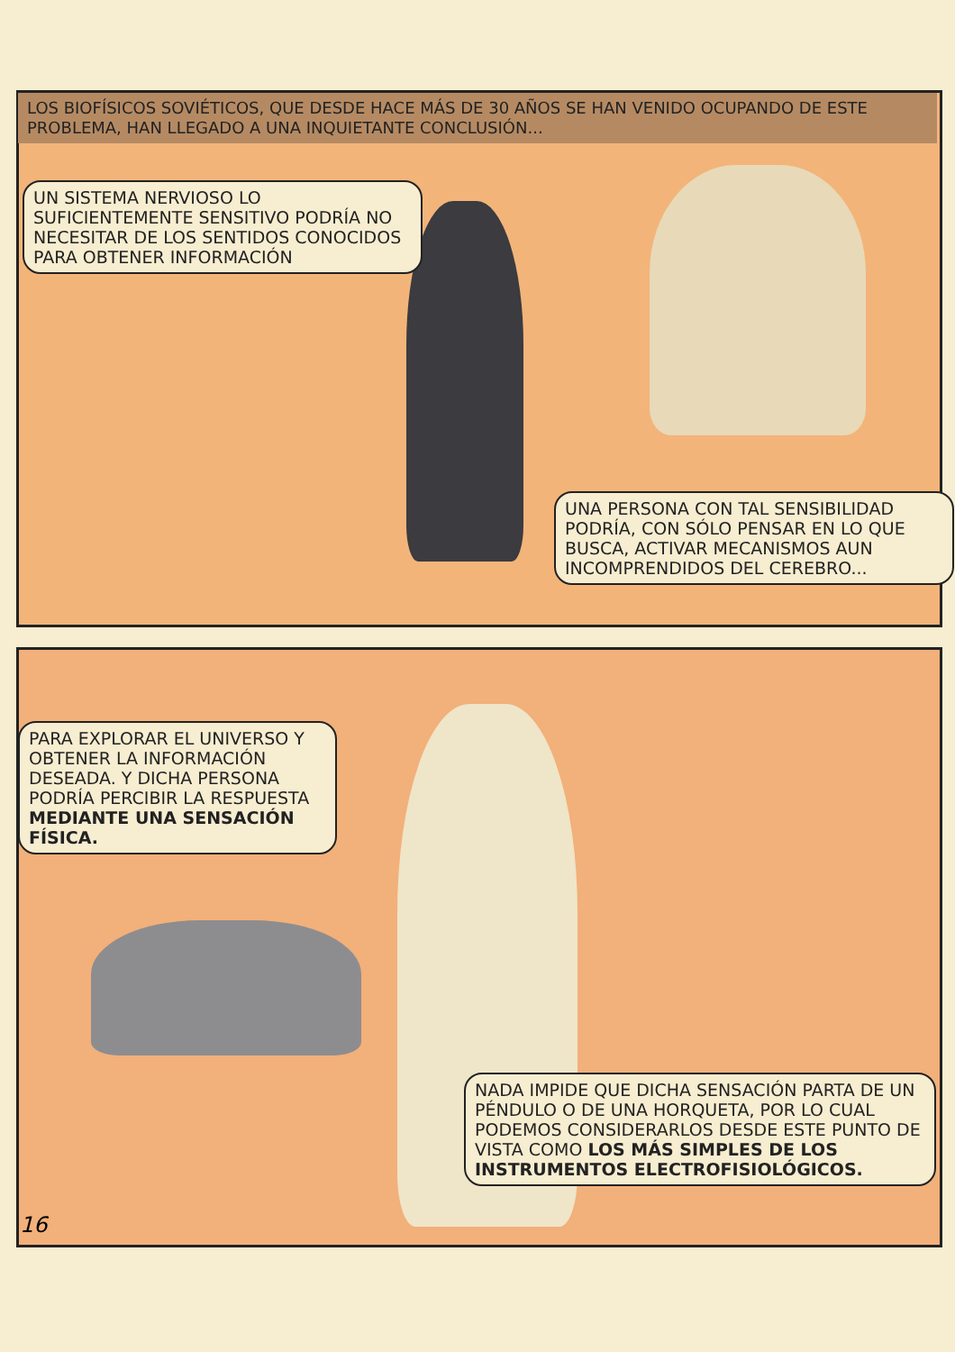LOS BIOFÍSICOS SOVIÉTICOS, QUE DESDE HACE MÁS DE 30 AÑOS SE HAN VENIDO OCUPANDO DE ESTE PROBLEMA, HAN LLEGADO A UNA INQUIETANTE CONCLUSIÓN...
UN SISTEMA NERVIOSO LO SUFICIENTEMENTE SENSITIVO PODRÍA NO NECESITAR DE LOS SENTIDOS CONOCIDOS PARA OBTENER INFORMACIÓN
UNA PERSONA CON TAL SENSIBILIDAD PODRÍA, CON SÓLO PENSAR EN LO QUE BUSCA, ACTIVAR MECANISMOS AUN INCOMPRENDIDOS DEL CEREBRO...
PARA EXPLORAR EL UNIVERSO Y OBTENER LA INFORMACIÓN DESEADA. Y DICHA PERSONA PODRÍA PERCIBIR LA RESPUESTA MEDIANTE UNA SENSACIÓN FÍSICA.
NADA IMPIDE QUE DICHA SENSACIÓN PARTA DE UN PÉNDULO O DE UNA HORQUETA, POR LO CUAL PODEMOS CONSIDERARLOS DESDE ESTE PUNTO DE VISTA COMO LOS MÁS SIMPLES DE LOS INSTRUMENTOS ELECTROFISIOLÓGICOS.
16